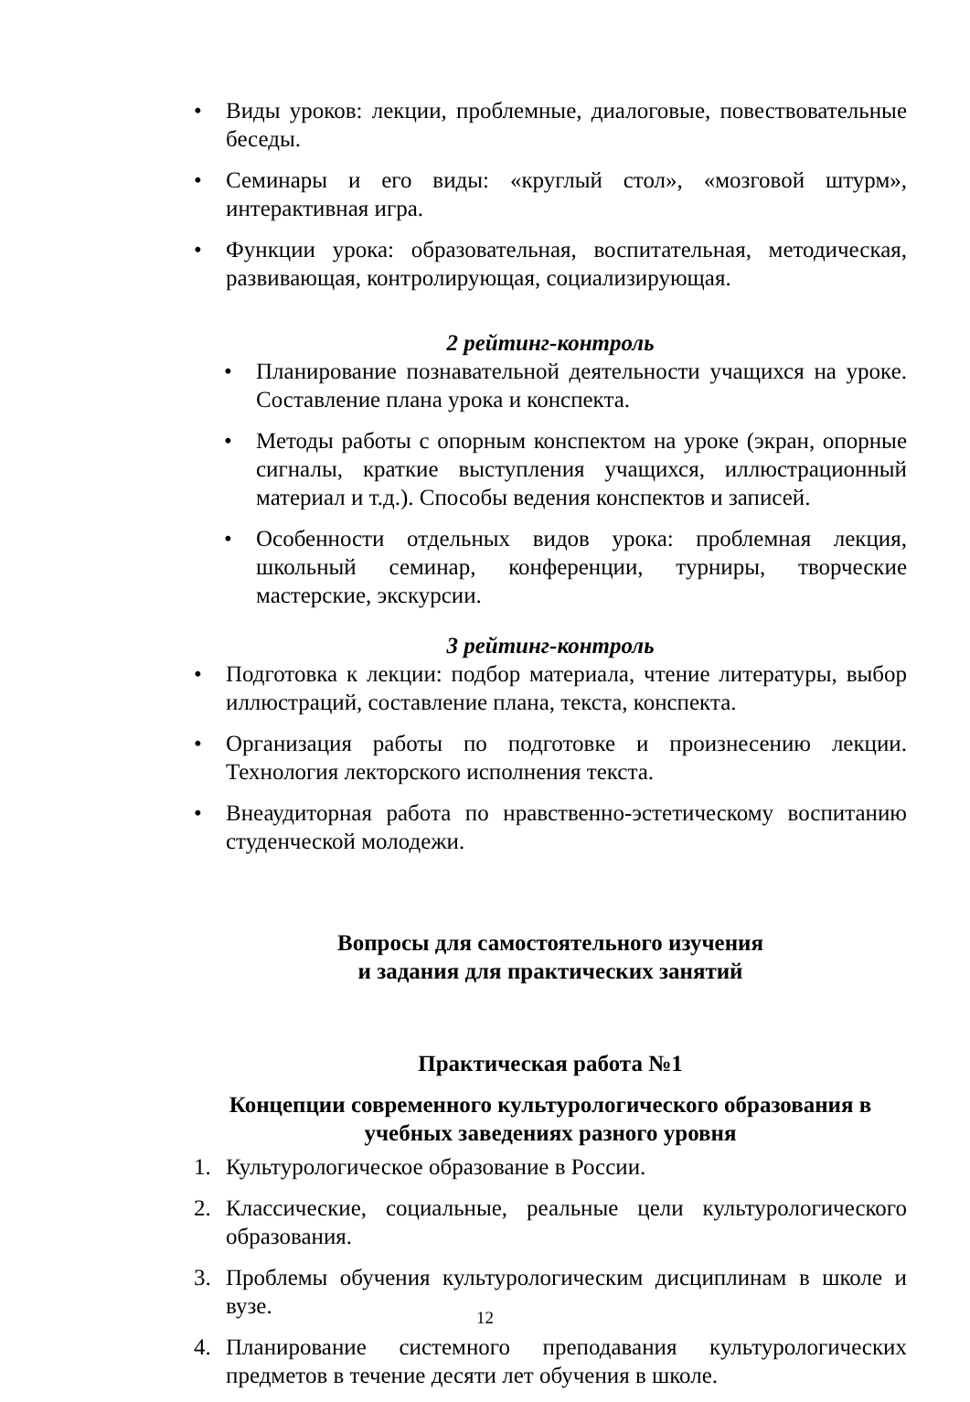• Виды уроков: лекции, проблемные, диалоговые, повествовательные беседы.
• Семинары и его виды: «круглый стол», «мозговой штурм», интерактивная игра.
• Функции урока: образовательная, воспитательная, методическая, развивающая, контролирующая, социализирующая.
2 рейтинг-контроль
• Планирование познавательной деятельности учащихся на уроке. Составление плана урока и конспекта.
• Методы работы с опорным конспектом на уроке (экран, опорные сигналы, краткие выступления учащихся, иллюстрационный материал и т.д.). Способы ведения конспектов и записей.
• Особенности отдельных видов урока: проблемная лекция, школьный семинар, конференции, турниры, творческие мастерские, экскурсии.
3 рейтинг-контроль
• Подготовка к лекции: подбор материала, чтение литературы, выбор иллюстраций, составление плана, текста, конспекта.
• Организация работы по подготовке и произнесению лекции. Технология лекторского исполнения текста.
• Внеаудиторная работа по нравственно-эстетическому воспитанию студенческой молодежи.
Вопросы для самостоятельного изучения
и задания для практических занятий
Практическая работа №1
Концепции современного культурологического образования в учебных заведениях разного уровня
1. Культурологическое образование в России.
2. Классические, социальные, реальные цели культурологического образования.
3. Проблемы обучения культурологическим дисциплинам в школе и вузе.
4. Планирование системного преподавания культурологических предметов в течение десяти лет обучения в школе.
12